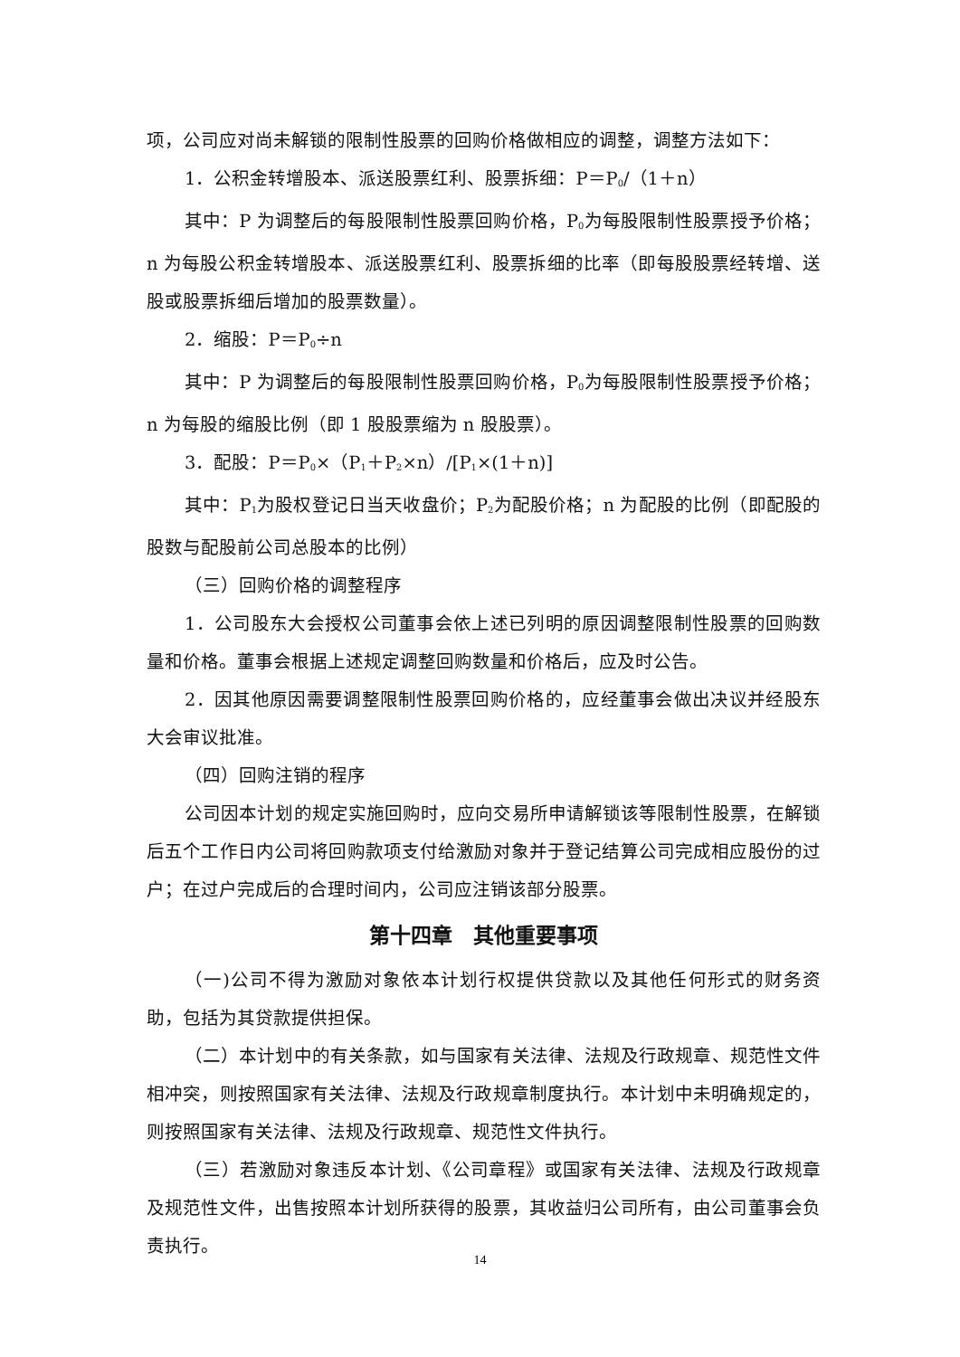项，公司应对尚未解锁的限制性股票的回购价格做相应的调整，调整方法如下：
1．公积金转增股本、派送股票红利、股票拆细：P＝P<sub>0</sub>/（1＋n）
其中：P 为调整后的每股限制性股票回购价格，P<sub>0</sub>为每股限制性股票授予价格；n 为每股公积金转增股本、派送股票红利、股票拆细的比率（即每股股票经转增、送股或股票拆细后增加的股票数量）。
2．缩股：P＝P<sub>0</sub>÷n
其中：P 为调整后的每股限制性股票回购价格，P<sub>0</sub>为每股限制性股票授予价格；n 为每股的缩股比例（即 1 股股票缩为 n 股股票）。
3．配股：P＝P<sub>0</sub>×（P<sub>1</sub>＋P<sub>2</sub>×n）/[P<sub>1</sub>×(1＋n)]
其中：P<sub>1</sub>为股权登记日当天收盘价；P<sub>2</sub>为配股价格；n 为配股的比例（即配股的股数与配股前公司总股本的比例）
（三）回购价格的调整程序
1．公司股东大会授权公司董事会依上述已列明的原因调整限制性股票的回购数量和价格。董事会根据上述规定调整回购数量和价格后，应及时公告。
2．因其他原因需要调整限制性股票回购价格的，应经董事会做出决议并经股东大会审议批准。
（四）回购注销的程序
公司因本计划的规定实施回购时，应向交易所申请解锁该等限制性股票，在解锁后五个工作日内公司将回购款项支付给激励对象并于登记结算公司完成相应股份的过户；在过户完成后的合理时间内，公司应注销该部分股票。
第十四章　其他重要事项
（一)公司不得为激励对象依本计划行权提供贷款以及其他任何形式的财务资助，包括为其贷款提供担保。
（二）本计划中的有关条款，如与国家有关法律、法规及行政规章、规范性文件相冲突，则按照国家有关法律、法规及行政规章制度执行。本计划中未明确规定的，则按照国家有关法律、法规及行政规章、规范性文件执行。
（三）若激励对象违反本计划、《公司章程》或国家有关法律、法规及行政规章及规范性文件，出售按照本计划所获得的股票，其收益归公司所有，由公司董事会负责执行。
14